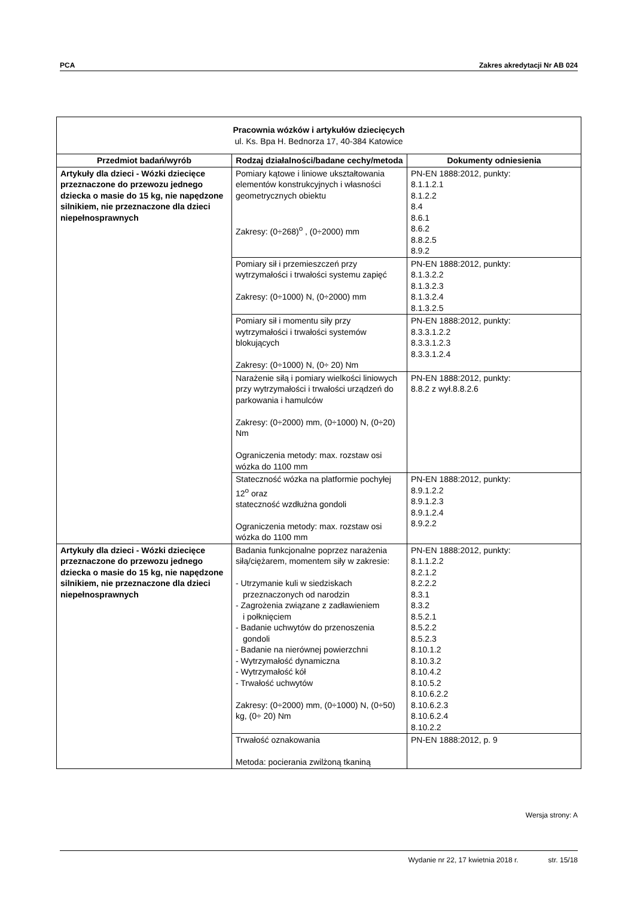PCA Zakres akredytacji Nr AB 024
| Pracownia wózków i artykułów dziecięcych ul. Ks. Bpa H. Bednorza 17, 40-384 Katowice | | |
| --- | --- | --- |
| Przedmiot badań/wyrób | Rodzaj działalności/badane cechy/metoda | Dokumenty odniesienia |
| Artykuły dla dzieci - Wózki dziecięce przeznaczone do przewozu jednego dziecka o masie do 15 kg, nie napędzone silnikiem, nie przeznaczone dla dzieci niepełnosprawnych | Pomiary kątowe i liniowe ukształtowania elementów konstrukcyjnych i własności geometrycznych obiektu Zakresy: (0÷268)<sup>o</sup> , (0÷2000) mm | PN-EN 1888:2012, punkty: 8.1.1.2.1 8.1.2.2 8.4 8.6.1 8.6.2 8.8.2.5 8.9.2 |
| | Pomiary sił i przemieszczeń przy wytrzymałości i trwałości systemu zapięć Zakresy: (0÷1000) N, (0÷2000) mm | PN-EN 1888:2012, punkty: 8.1.3.2.2 8.1.3.2.3 8.1.3.2.4 8.1.3.2.5 |
| | Pomiary sił i momentu siły przy wytrzymałości i trwałości systemów blokujących Zakresy: (0÷1000) N, (0÷ 20) Nm | PN-EN 1888:2012, punkty: 8.3.3.1.2.2 8.3.3.1.2.3 8.3.3.1.2.4 |
| | Narażenie siłą i pomiary wielkości liniowych przy wytrzymałości i trwałości urządzeń do parkowania i hamulców Zakresy: (0÷2000) mm, (0÷1000) N, (0÷20) Nm Ograniczenia metody: max. rozstaw osi wózka do 1100 mm | PN-EN 1888:2012, punkty: 8.8.2 z wył.8.8.2.6 |
| | Stateczność wózka na platformie pochyłej 12<sup>o</sup> oraz stateczność wzdłużna gondoli Ograniczenia metody: max. rozstaw osi wózka do 1100 mm | PN-EN 1888:2012, punkty: 8.9.1.2.2 8.9.1.2.3 8.9.1.2.4 8.9.2.2 |
| Artykuły dla dzieci - Wózki dziecięce przeznaczone do przewozu jednego dziecka o masie do 15 kg, nie napędzone silnikiem, nie przeznaczone dla dzieci niepełnosprawnych | Badania funkcjonalne poprzez narażenia siłą/ciężarem, momentem siły w zakresie: - Utrzymanie kuli w siedziskach przeznaczonych od narodzin - Zagrożenia związane z zadławieniem i połknięciem - Badanie uchwytów do przenoszenia gondoli - Badanie na nierównej powierzchni - Wytrzymałość dynamiczna - Wytrzymałość kół - Trwałość uchwytów Zakresy: (0÷2000) mm, (0÷1000) N, (0÷50) kg, (0÷ 20) Nm | PN-EN 1888:2012, punkty: 8.1.1.2.2 8.2.1.2 8.2.2.2 8.3.1 8.3.2 8.5.2.1 8.5.2.2 8.5.2.3 8.10.1.2 8.10.3.2 8.10.4.2 8.10.5.2 8.10.6.2.2 8.10.6.2.3 8.10.6.2.4 8.10.2.2 |
| | Trwałość oznakowania Metoda: pocierania zwilżoną tkaniną | PN-EN 1888:2012, p. 9 |
Wersja strony: A
Wydanie nr 22, 17 kwietnia 2018 r. str. 15/18